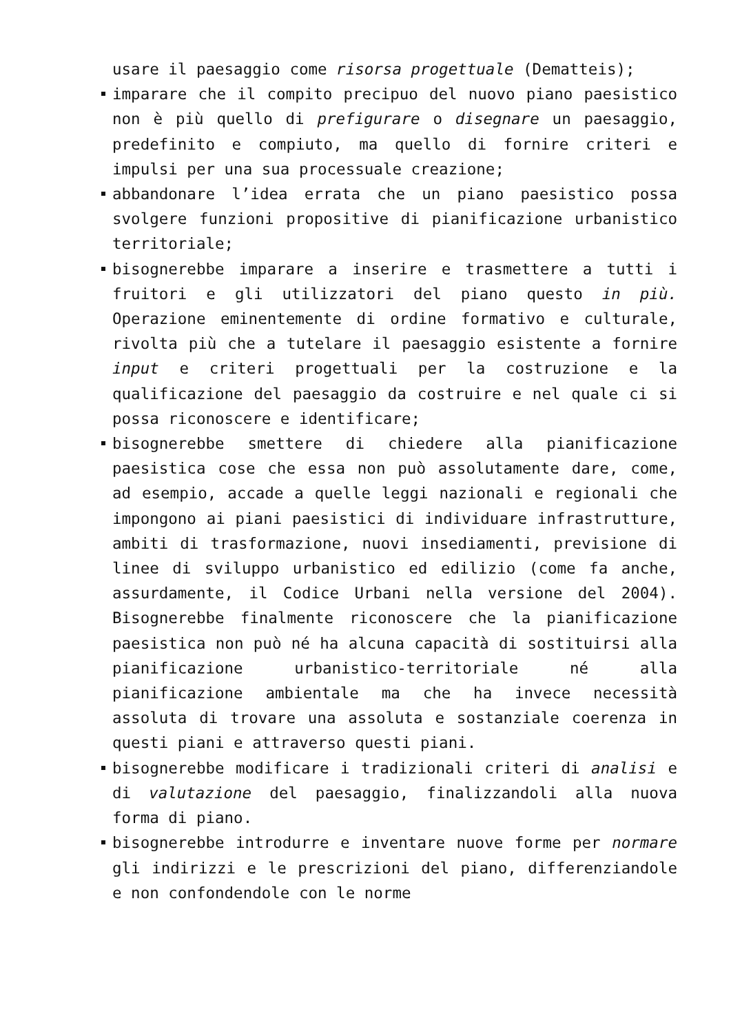usare il paesaggio come risorsa progettuale (Dematteis);
imparare che il compito precipuo del nuovo piano paesistico non è più quello di prefigurare o disegnare un paesaggio, predefinito e compiuto, ma quello di fornire criteri e impulsi per una sua processuale creazione;
abbandonare l’idea errata che un piano paesistico possa svolgere funzioni propositive di pianificazione urbanistico territoriale;
bisognerebbe imparare a inserire e trasmettere a tutti i fruitori e gli utilizzatori del piano questo in più. Operazione eminentemente di ordine formativo e culturale, rivolta più che a tutelare il paesaggio esistente a fornire input e criteri progettuali per la costruzione e la qualificazione del paesaggio da costruire e nel quale ci si possa riconoscere e identificare;
bisognerebbe smettere di chiedere alla pianificazione paesistica cose che essa non può assolutamente dare, come, ad esempio, accade a quelle leggi nazionali e regionali che impongono ai piani paesistici di individuare infrastrutture, ambiti di trasformazione, nuovi insediamenti, previsione di linee di sviluppo urbanistico ed edilizio (come fa anche, assurdamente, il Codice Urbani nella versione del 2004). Bisognerebbe finalmente riconoscere che la pianificazione paesistica non può né ha alcuna capacità di sostituirsi alla pianificazione urbanistico-territoriale né alla pianificazione ambientale ma che ha invece necessità assoluta di trovare una assoluta e sostanziale coerenza in questi piani e attraverso questi piani.
bisognerebbe modificare i tradizionali criteri di analisi e di valutazione del paesaggio, finalizzandoli alla nuova forma di piano.
bisognerebbe introdurre e inventare nuove forme per normare gli indirizzi e le prescrizioni del piano, differenziandole e non confondendole con le norme